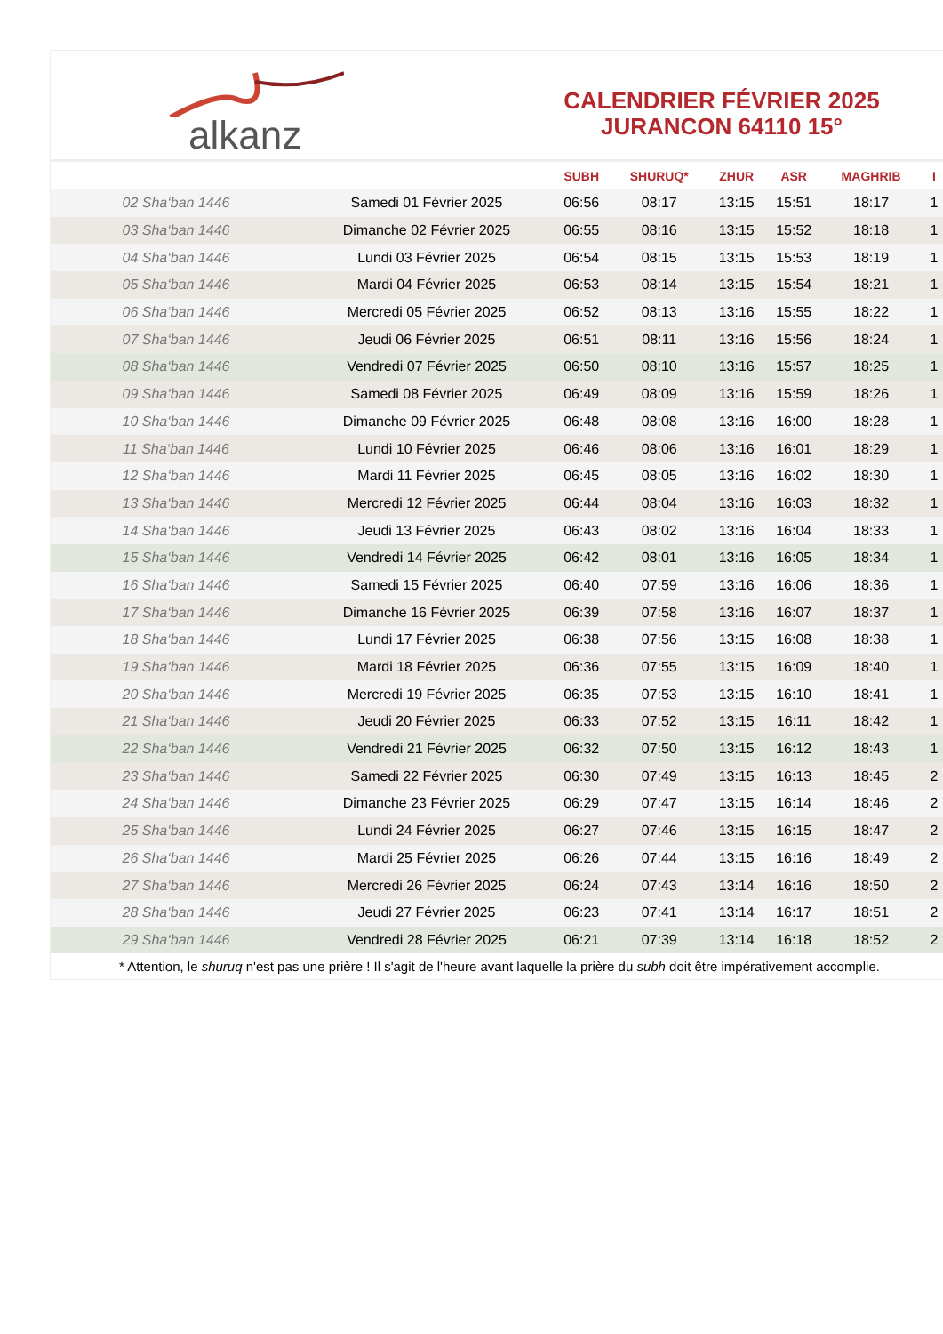alkanz
CALENDRIER FÉVRIER 2025
JURANCON 64110 15°
| | | SUBH | SHURUQ* | ZHUR | ASR | MAGHRIB | I |
| --- | --- | --- | --- | --- | --- | --- | --- |
| 02 Sha‘ban 1446 | Samedi 01 Février 2025 | 06:56 | 08:17 | 13:15 | 15:51 | 18:17 | 1 |
| 03 Sha‘ban 1446 | Dimanche 02 Février 2025 | 06:55 | 08:16 | 13:15 | 15:52 | 18:18 | 1 |
| 04 Sha‘ban 1446 | Lundi 03 Février 2025 | 06:54 | 08:15 | 13:15 | 15:53 | 18:19 | 1 |
| 05 Sha‘ban 1446 | Mardi 04 Février 2025 | 06:53 | 08:14 | 13:15 | 15:54 | 18:21 | 1 |
| 06 Sha‘ban 1446 | Mercredi 05 Février 2025 | 06:52 | 08:13 | 13:16 | 15:55 | 18:22 | 1 |
| 07 Sha‘ban 1446 | Jeudi 06 Février 2025 | 06:51 | 08:11 | 13:16 | 15:56 | 18:24 | 1 |
| 08 Sha‘ban 1446 | Vendredi 07 Février 2025 | 06:50 | 08:10 | 13:16 | 15:57 | 18:25 | 1 |
| 09 Sha‘ban 1446 | Samedi 08 Février 2025 | 06:49 | 08:09 | 13:16 | 15:59 | 18:26 | 1 |
| 10 Sha‘ban 1446 | Dimanche 09 Février 2025 | 06:48 | 08:08 | 13:16 | 16:00 | 18:28 | 1 |
| 11 Sha‘ban 1446 | Lundi 10 Février 2025 | 06:46 | 08:06 | 13:16 | 16:01 | 18:29 | 1 |
| 12 Sha‘ban 1446 | Mardi 11 Février 2025 | 06:45 | 08:05 | 13:16 | 16:02 | 18:30 | 1 |
| 13 Sha‘ban 1446 | Mercredi 12 Février 2025 | 06:44 | 08:04 | 13:16 | 16:03 | 18:32 | 1 |
| 14 Sha‘ban 1446 | Jeudi 13 Février 2025 | 06:43 | 08:02 | 13:16 | 16:04 | 18:33 | 1 |
| 15 Sha‘ban 1446 | Vendredi 14 Février 2025 | 06:42 | 08:01 | 13:16 | 16:05 | 18:34 | 1 |
| 16 Sha‘ban 1446 | Samedi 15 Février 2025 | 06:40 | 07:59 | 13:16 | 16:06 | 18:36 | 1 |
| 17 Sha‘ban 1446 | Dimanche 16 Février 2025 | 06:39 | 07:58 | 13:16 | 16:07 | 18:37 | 1 |
| 18 Sha‘ban 1446 | Lundi 17 Février 2025 | 06:38 | 07:56 | 13:15 | 16:08 | 18:38 | 1 |
| 19 Sha‘ban 1446 | Mardi 18 Février 2025 | 06:36 | 07:55 | 13:15 | 16:09 | 18:40 | 1 |
| 20 Sha‘ban 1446 | Mercredi 19 Février 2025 | 06:35 | 07:53 | 13:15 | 16:10 | 18:41 | 1 |
| 21 Sha‘ban 1446 | Jeudi 20 Février 2025 | 06:33 | 07:52 | 13:15 | 16:11 | 18:42 | 1 |
| 22 Sha‘ban 1446 | Vendredi 21 Février 2025 | 06:32 | 07:50 | 13:15 | 16:12 | 18:43 | 1 |
| 23 Sha‘ban 1446 | Samedi 22 Février 2025 | 06:30 | 07:49 | 13:15 | 16:13 | 18:45 | 2 |
| 24 Sha‘ban 1446 | Dimanche 23 Février 2025 | 06:29 | 07:47 | 13:15 | 16:14 | 18:46 | 2 |
| 25 Sha‘ban 1446 | Lundi 24 Février 2025 | 06:27 | 07:46 | 13:15 | 16:15 | 18:47 | 2 |
| 26 Sha‘ban 1446 | Mardi 25 Février 2025 | 06:26 | 07:44 | 13:15 | 16:16 | 18:49 | 2 |
| 27 Sha‘ban 1446 | Mercredi 26 Février 2025 | 06:24 | 07:43 | 13:14 | 16:16 | 18:50 | 2 |
| 28 Sha‘ban 1446 | Jeudi 27 Février 2025 | 06:23 | 07:41 | 13:14 | 16:17 | 18:51 | 2 |
| 29 Sha‘ban 1446 | Vendredi 28 Février 2025 | 06:21 | 07:39 | 13:14 | 16:18 | 18:52 | 2 |
* Attention, le shuruq n'est pas une prière ! Il s'agit de l'heure avant laquelle la prière du subh doit être impérativement accomplie.